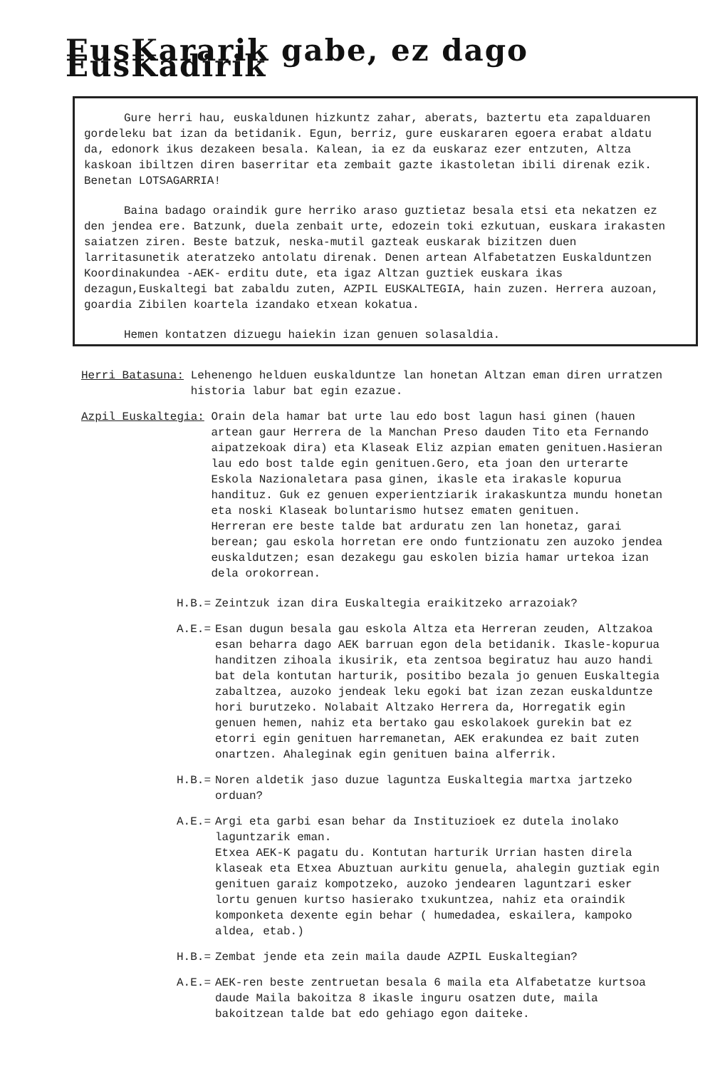EusKararik gabe, ez dago EusKadirik
Gure herri hau, euskaldunen hizkuntz zahar, aberats, baztertu eta zapalduaren gordeleku bat izan da betidanik. Egun, berriz, gure euskararen egoera erabat aldatu da, edonork ikus dezakeen besala. Kalean, ia ez da euskaraz ezer entzuten, Altza kaskoan ibiltzen diren baserritar eta zembait gazte ikastoletan ibili direnak ezik. Benetan LOTSAGARRIA!
Baina badago oraindik gure herriko araso guztietaz besala etsi eta nekatzen ez den jendea ere. Batzunk, duela zenbait urte, edozein toki ezkutuan, euskara irakasten saiatzen ziren. Beste batzuk, neska-mutil gazteak euskarak bizitzen duen larritasunetik ateratzeko antolatu direnak. Denen artean Alfabetatzen Euskalduntzen Koordinakundea -AEK- erditu dute, eta igaz Altzan guztiek euskara ikas dezagun,Euskaltegi bat zabaldu zuten, AZPIL EUSKALTEGIA, hain zuzen. Herrera auzoan, goardia Zibilen koartela izandako etxean kokatua.
Hemen kontatzen dizuegu haiekin izan genuen solasaldia.
Herri Batasuna: Lehenengo helduen euskalduntze lan honetan Altzan eman diren urratzen historia labur bat egin ezazue.
Azpil Euskaltegia: Orain dela hamar bat urte lau edo bost lagun hasi ginen (hauen artean gaur Herrera de la Manchan Preso dauden Tito eta Fernando aipatzekoak dira) eta Klaseak Eliz azpian ematen genituen.Hasieran lau edo bost talde egin genituen.Gero, eta joan den urterarte Eskola Nazionaletara pasa ginen, ikasle eta irakasle kopurua handituz. Guk ez genuen experientziarik irakaskuntza mundu honetan eta noski Klaseak boluntarismo hutsez ematen genituen.
Herreran ere beste talde bat arduratu zen lan honetaz, garai berean; gau eskola horretan ere ondo funtzionatu zen auzoko jendea euskaldutzen; esan dezakegu gau eskolen bizia hamar urtekoa izan dela orokorrean.
H.B.= Zeintzuk izan dira Euskaltegia eraikitzeko arrazoiak?
A.E.= Esan dugun besala gau eskola Altza eta Herreran zeuden, Altzakoa esan beharra dago AEK barruan egon dela betidanik. Ikasle-kopurua handitzen zihoala ikusirik, eta zentsoa begiratuz hau auzo handi bat dela kontutan harturik, positibo bezala jo genuen Euskaltegia zabaltzea, auzoko jendeak leku egoki bat izan zezan euskalduntze hori burutzeko. Nolabait Altzako Herrera da, Horregatik egin genuen hemen, nahiz eta bertako gau eskolakoek gurekin bat ez etorri egin genituen harremanetan, AEK erakundea ez bait zuten onartzen. Ahaleginak egin genituen baina alferrik.
H.B.= Noren aldetik jaso duzue laguntza Euskaltegia martxa jartzeko orduan?
A.E.= Argi eta garbi esan behar da Instituzioek ez dutela inolako laguntzarik eman.
Etxea AEK-K pagatu du. Kontutan harturik Urrian hasten direla klaseak eta Etxea Abuztuan aurkitu genuela, ahalegin guztiak egin genituen garaiz kompotzeko, auzoko jendearen laguntzari esker lortu genuen kurtso hasierako txukuntzea, nahiz eta oraindik komponketa dexente egin behar ( humedadea, eskailera, kampoko aldea, etab.)
H.B.= Zembat jende eta zein maila daude AZPIL Euskaltegian?
A.E.= AEK-ren beste zentruetan besala 6 maila eta Alfabetatze kurtsoa daude Maila bakoitza 8 ikasle inguru osatzen dute, maila bakoitzean talde bat edo gehiago egon daiteke.